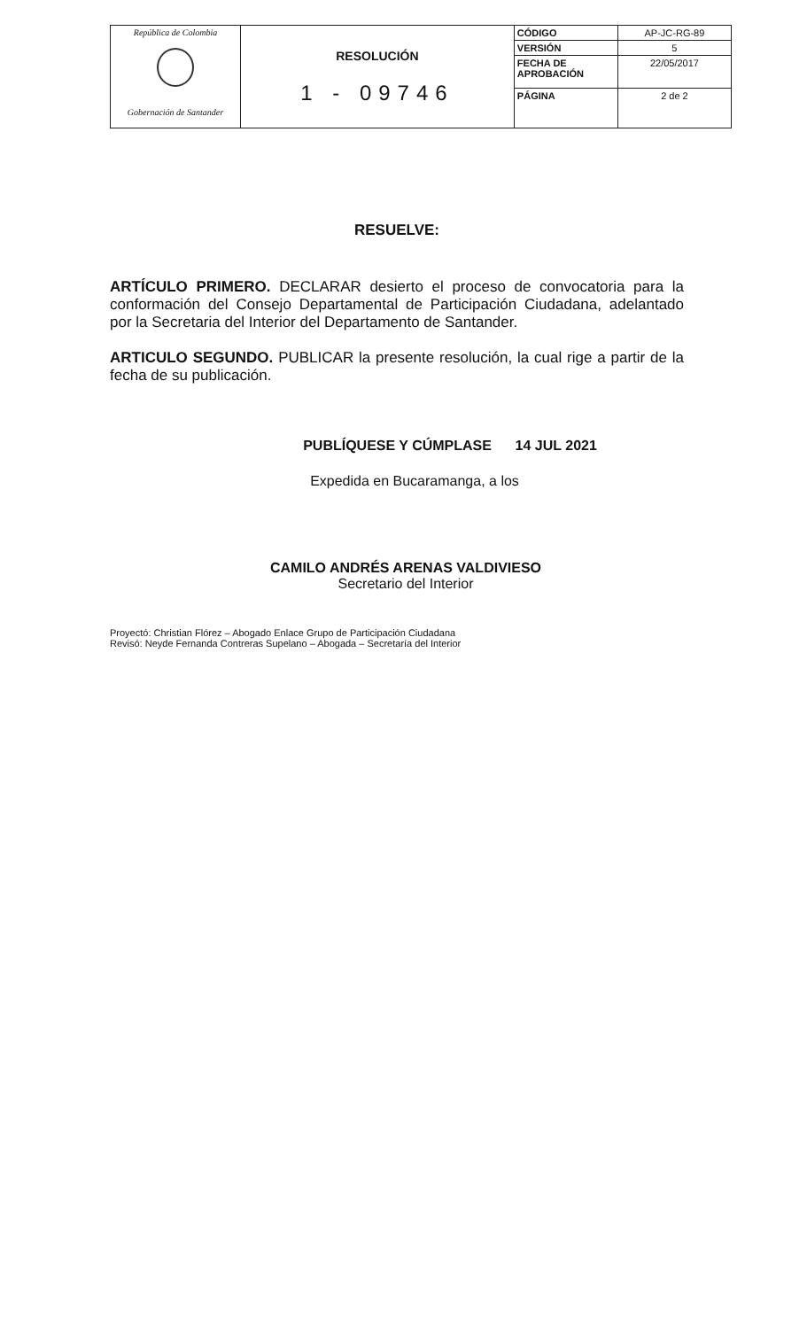| República de Colombia Gobernación de Santander | RESOLUCIÓN 1 - 09746 | CÓDIGO | AP-JC-RG-89 |
| | | VERSIÓN | 5 |
| | | FECHA DE APROBACIÓN | 22/05/2017 |
| | | PÁGINA | 2 de 2 |
RESUELVE:
ARTÍCULO PRIMERO. DECLARAR desierto el proceso de convocatoria para la conformación del Consejo Departamental de Participación Ciudadana, adelantado por la Secretaria del Interior del Departamento de Santander.
ARTICULO SEGUNDO. PUBLICAR la presente resolución, la cual rige a partir de la fecha de su publicación.
PUBLÍQUESE Y CÚMPLASE 14 JUL 2021
Expedida en Bucaramanga, a los
CAMILO ANDRÉS ARENAS VALDIVIESO
Secretario del Interior
Proyectó: Christian Flórez – Abogado Enlace Grupo de Participación Ciudadana
Revisó: Neyde Fernanda Contreras Supelano – Abogada – Secretaría del Interior